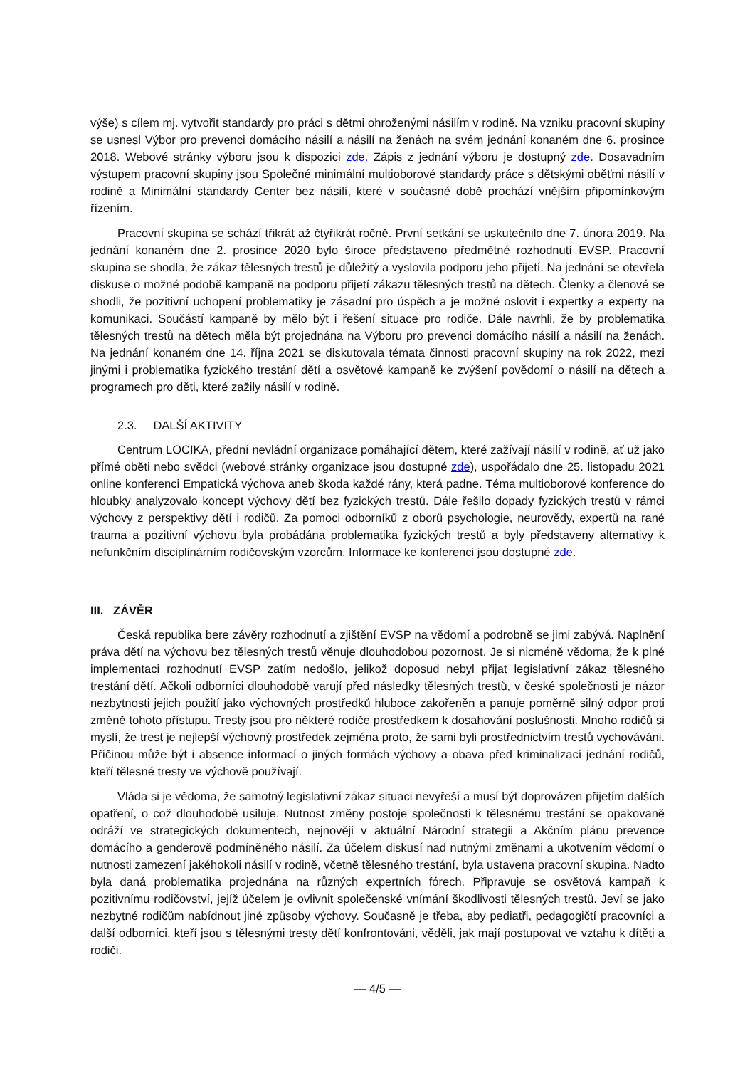výše) s cílem mj. vytvořit standardy pro práci s dětmi ohroženými násilím v rodině. Na vzniku pracovní skupiny se usnesl Výbor pro prevenci domácího násilí a násilí na ženách na svém jednání konaném dne 6. prosince 2018. Webové stránky výboru jsou k dispozici zde. Zápis z jednání výboru je dostupný zde. Dosavadním výstupem pracovní skupiny jsou Společné minimální multioborové standardy práce s dětskými oběťmi násilí v rodině a Minimální standardy Center bez násilí, které v současné době prochází vnějším připomínkovým řízením.
Pracovní skupina se schází třikrát až čtyřikrát ročně. První setkání se uskutečnilo dne 7. února 2019. Na jednání konaném dne 2. prosince 2020 bylo široce představeno předmětné rozhodnutí EVSP. Pracovní skupina se shodla, že zákaz tělesných trestů je důležitý a vyslovila podporu jeho přijetí. Na jednání se otevřela diskuse o možné podobě kampaně na podporu přijetí zákazu tělesných trestů na dětech. Členky a členové se shodli, že pozitivní uchopení problematiky je zásadní pro úspěch a je možné oslovit i expertky a experty na komunikaci. Součástí kampaně by mělo být i řešení situace pro rodiče. Dále navrhli, že by problematika tělesných trestů na dětech měla být projednána na Výboru pro prevenci domácího násilí a násilí na ženách. Na jednání konaném dne 14. října 2021 se diskutovala témata činnosti pracovní skupiny na rok 2022, mezi jinými i problematika fyzického trestání dětí a osvětové kampaně ke zvýšení povědomí o násilí na dětech a programech pro děti, které zažily násilí v rodině.
2.3. DALŠÍ AKTIVITY
Centrum LOCIKA, přední nevládní organizace pomáhající dětem, které zažívají násilí v rodině, ať už jako přímé oběti nebo svědci (webové stránky organizace jsou dostupné zde), uspořádalo dne 25. listopadu 2021 online konferenci Empatická výchova aneb škoda každé rány, která padne. Téma multioborové konference do hloubky analyzovalo koncept výchovy dětí bez fyzických trestů. Dále řešilo dopady fyzických trestů v rámci výchovy z perspektivy dětí i rodičů. Za pomoci odborníků z oborů psychologie, neurovědy, expertů na rané trauma a pozitivní výchovu byla probádána problematika fyzických trestů a byly představeny alternativy k nefunkčním disciplinárním rodičovským vzorcům. Informace ke konferenci jsou dostupné zde.
III. ZÁVĚR
Česká republika bere závěry rozhodnutí a zjištění EVSP na vědomí a podrobně se jimi zabývá. Naplnění práva dětí na výchovu bez tělesných trestů věnuje dlouhodobou pozornost. Je si nicméně vědoma, že k plné implementaci rozhodnutí EVSP zatím nedošlo, jelikož doposud nebyl přijat legislativní zákaz tělesného trestání dětí. Ačkoli odborníci dlouhodobě varují před následky tělesných trestů, v české společnosti je názor nezbytnosti jejich použití jako výchovných prostředků hluboce zakořeněn a panuje poměrně silný odpor proti změně tohoto přístupu. Tresty jsou pro některé rodiče prostředkem k dosahování poslušnosti. Mnoho rodičů si myslí, že trest je nejlepší výchovný prostředek zejména proto, že sami byli prostřednictvím trestů vychováváni. Příčinou může být i absence informací o jiných formách výchovy a obava před kriminalizací jednání rodičů, kteří tělesné tresty ve výchově používají.
Vláda si je vědoma, že samotný legislativní zákaz situaci nevyřeší a musí být doprovázen přijetím dalších opatření, o což dlouhodobě usiluje. Nutnost změny postoje společnosti k tělesnému trestání se opakovaně odráží ve strategických dokumentech, nejnověji v aktuální Národní strategii a Akčním plánu prevence domácího a genderově podmíněného násilí. Za účelem diskusí nad nutnými změnami a ukotvením vědomí o nutnosti zamezení jakéhokoli násilí v rodině, včetně tělesného trestání, byla ustavena pracovní skupina. Nadto byla daná problematika projednána na různých expertních fórech. Připravuje se osvětová kampaň k pozitivnímu rodičovství, jejíž účelem je ovlivnit společenské vnímání škodlivosti tělesných trestů. Jeví se jako nezbytné rodičům nabídnout jiné způsoby výchovy. Současně je třeba, aby pediatři, pedagogičtí pracovníci a další odborníci, kteří jsou s tělesnými tresty dětí konfrontováni, věděli, jak mají postupovat ve vztahu k dítěti a rodiči.
— 4/5 —